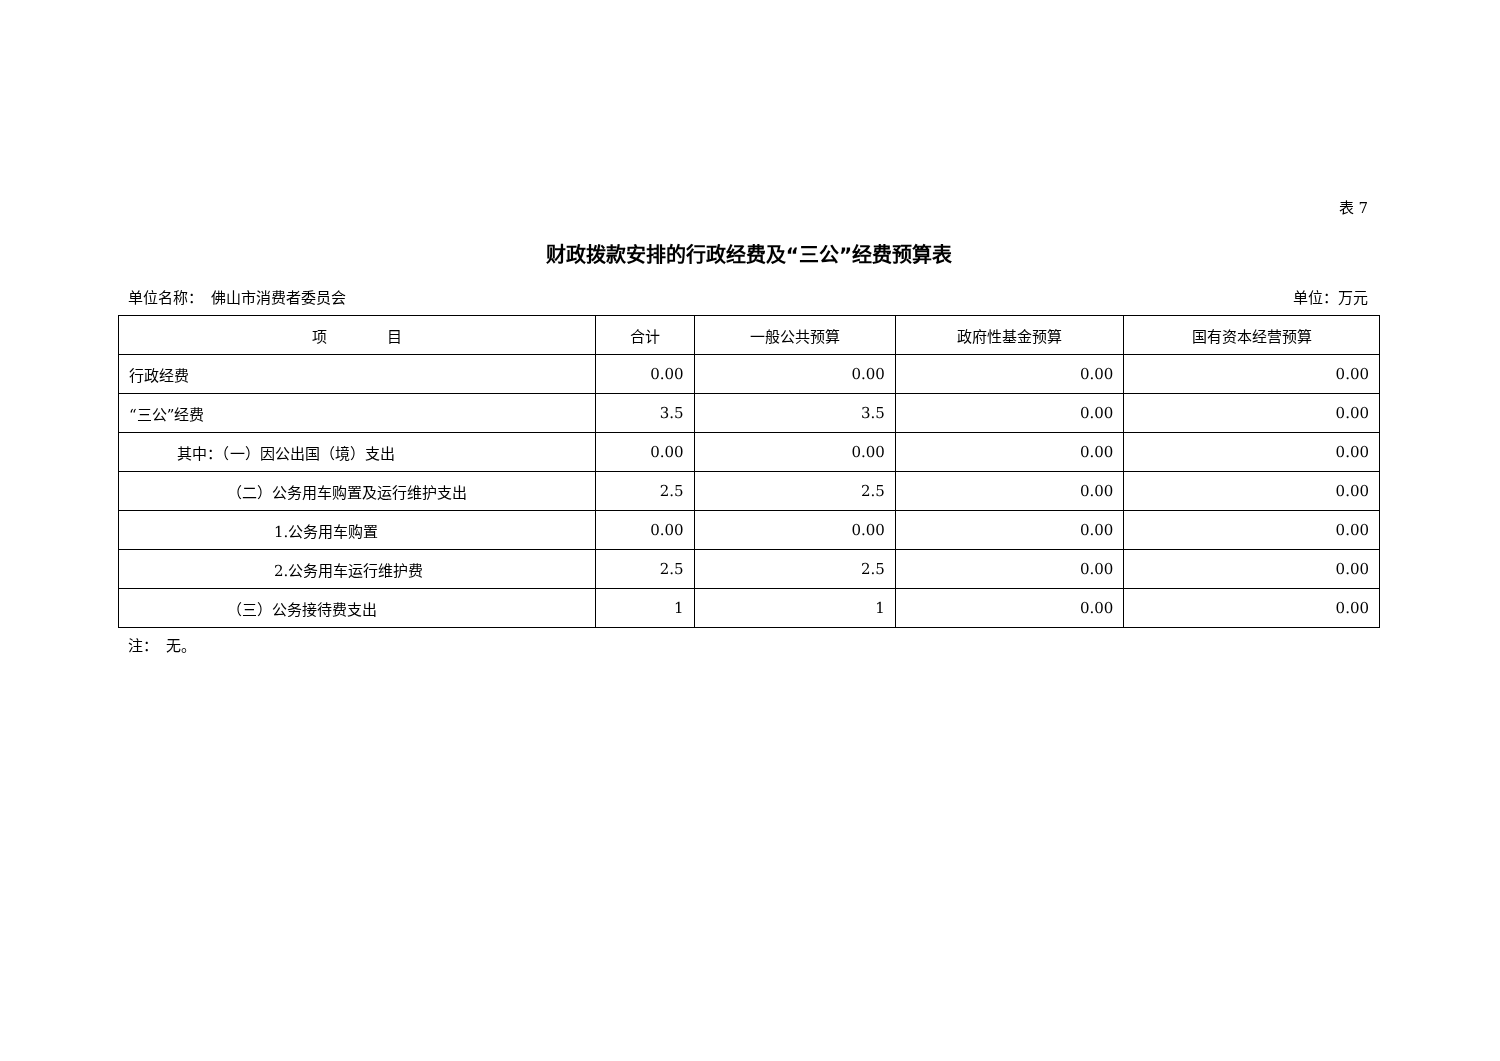表 7
财政拨款安排的行政经费及“三公”经费预算表
单位名称：　佛山市消费者委员会 单位：万元
| 项 目 | 合计 | 一般公共预算 | 政府性基金预算 | 国有资本经营预算 |
| --- | --- | --- | --- | --- |
| 行政经费 | 0.00 | 0.00 | 0.00 | 0.00 |
| “三公”经费 | 3.5 | 3.5 | 0.00 | 0.00 |
| 其中：（一）因公出国（境）支出 | 0.00 | 0.00 | 0.00 | 0.00 |
| （二）公务用车购置及运行维护支出 | 2.5 | 2.5 | 0.00 | 0.00 |
| 1.公务用车购置 | 0.00 | 0.00 | 0.00 | 0.00 |
| 2.公务用车运行维护费 | 2.5 | 2.5 | 0.00 | 0.00 |
| （三）公务接待费支出 | 1 | 1 | 0.00 | 0.00 |
注：　无。